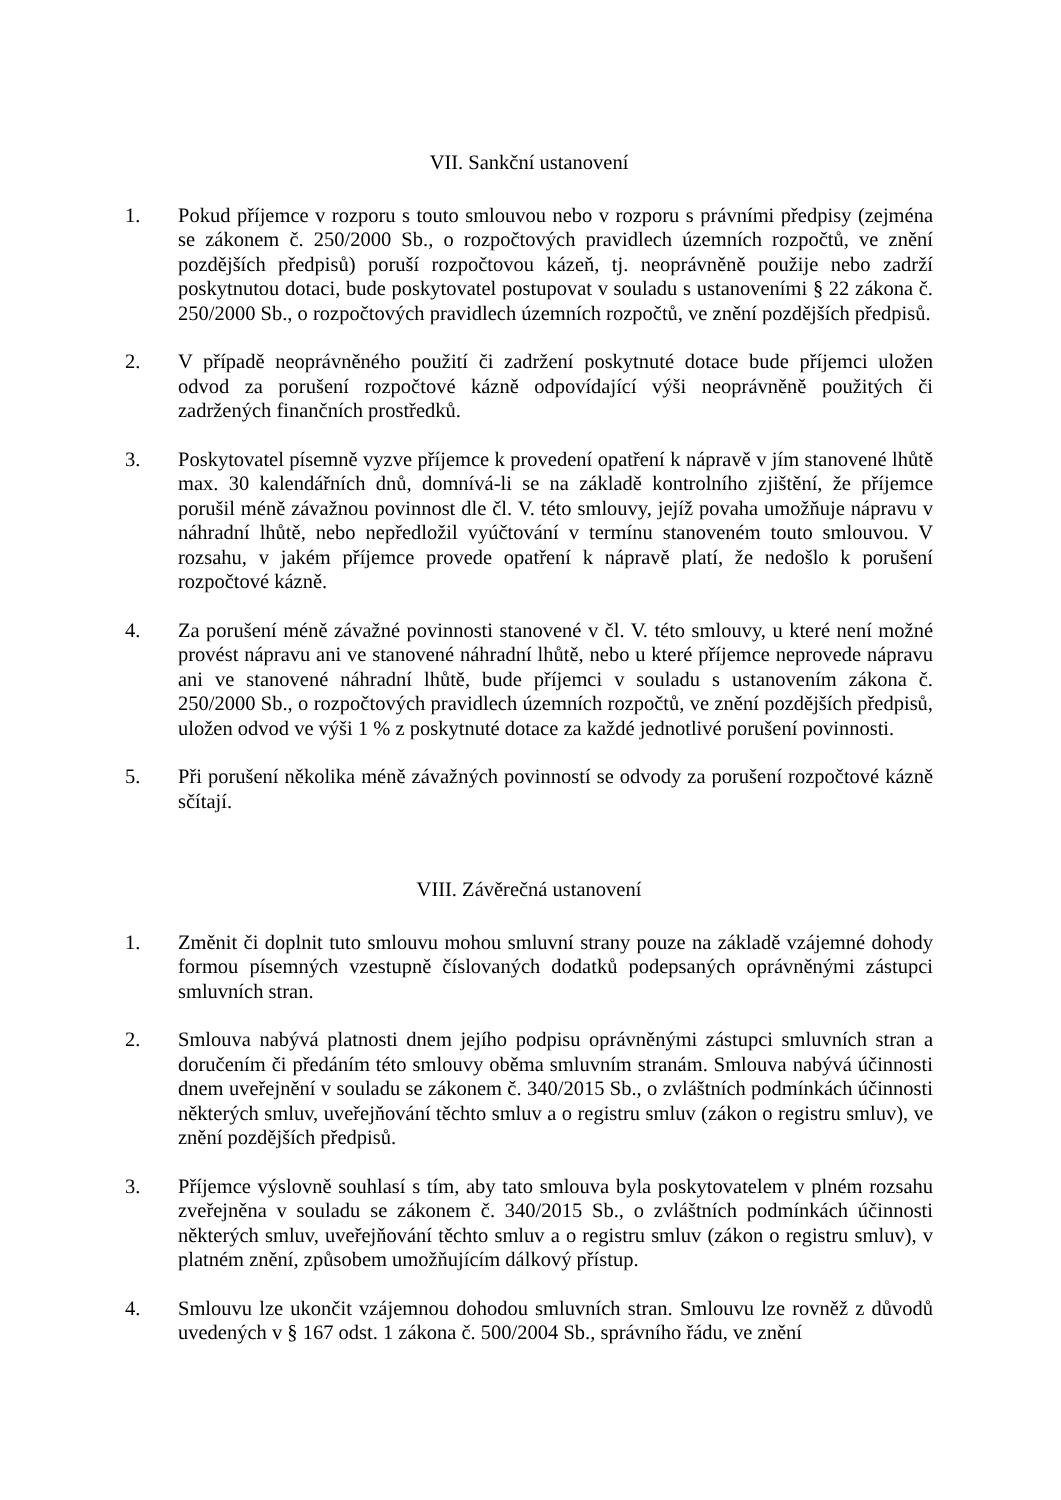VII. Sankční ustanovení
1. Pokud příjemce v rozporu s touto smlouvou nebo v rozporu s právními předpisy (zejména se zákonem č. 250/2000 Sb., o rozpočtových pravidlech územních rozpočtů, ve znění pozdějších předpisů) poruší rozpočtovou kázeň, tj. neoprávněně použije nebo zadrží poskytnutou dotaci, bude poskytovatel postupovat v souladu s ustanoveními § 22 zákona č. 250/2000 Sb., o rozpočtových pravidlech územních rozpočtů, ve znění pozdějších předpisů.
2. V případě neoprávněného použití či zadržení poskytnuté dotace bude příjemci uložen odvod za porušení rozpočtové kázně odpovídající výši neoprávněně použitých či zadržených finančních prostředků.
3. Poskytovatel písemně vyzve příjemce k provedení opatření k nápravě v jím stanovené lhůtě max. 30 kalendářních dnů, domnívá-li se na základě kontrolního zjištění, že příjemce porušil méně závažnou povinnost dle čl. V. této smlouvy, jejíž povaha umožňuje nápravu v náhradní lhůtě, nebo nepředložil vyúčtování v termínu stanoveném touto smlouvou. V rozsahu, v jakém příjemce provede opatření k nápravě platí, že nedošlo k porušení rozpočtové kázně.
4. Za porušení méně závažné povinnosti stanovené v čl. V. této smlouvy, u které není možné provést nápravu ani ve stanovené náhradní lhůtě, nebo u které příjemce neprovede nápravu ani ve stanovené náhradní lhůtě, bude příjemci v souladu s ustanovením zákona č. 250/2000 Sb., o rozpočtových pravidlech územních rozpočtů, ve znění pozdějších předpisů, uložen odvod ve výši 1 % z poskytnuté dotace za každé jednotlivé porušení povinnosti.
5. Při porušení několika méně závažných povinností se odvody za porušení rozpočtové kázně sčítají.
VIII. Závěrečná ustanovení
1. Změnit či doplnit tuto smlouvu mohou smluvní strany pouze na základě vzájemné dohody formou písemných vzestupně číslovaných dodatků podepsaných oprávněnými zástupci smluvních stran.
2. Smlouva nabývá platnosti dnem jejího podpisu oprávněnými zástupci smluvních stran a doručením či předáním této smlouvy oběma smluvním stranám. Smlouva nabývá účinnosti dnem uveřejnění v souladu se zákonem č. 340/2015 Sb., o zvláštních podmínkách účinnosti některých smluv, uveřejňování těchto smluv a o registru smluv (zákon o registru smluv), ve znění pozdějších předpisů.
3. Příjemce výslovně souhlasí s tím, aby tato smlouva byla poskytovatelem v plném rozsahu zveřejněna v souladu se zákonem č. 340/2015 Sb., o zvláštních podmínkách účinnosti některých smluv, uveřejňování těchto smluv a o registru smluv (zákon o registru smluv), v platném znění, způsobem umožňujícím dálkový přístup.
4. Smlouvu lze ukončit vzájemnou dohodou smluvních stran. Smlouvu lze rovněž z důvodů uvedených v § 167 odst. 1 zákona č. 500/2004 Sb., správního řádu, ve znění